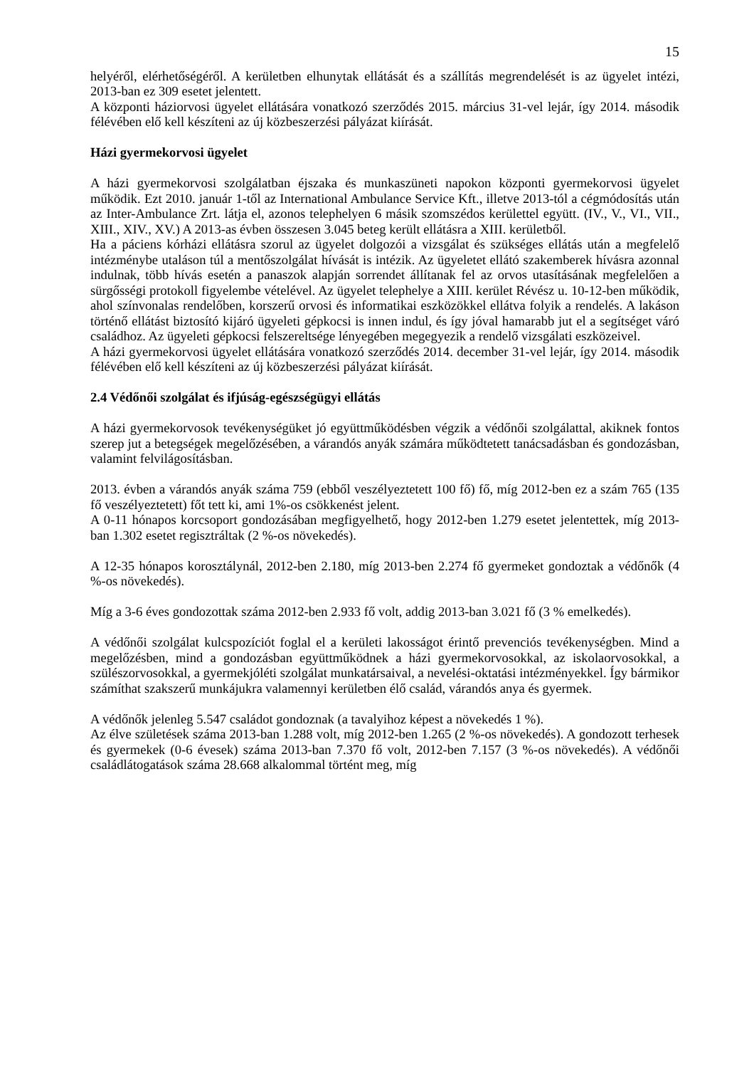15
helyéről, elérhetőségéről. A kerületben elhunytak ellátását és a szállítás megrendelését is az ügyelet intézi, 2013-ban ez 309 esetet jelentett.
A központi háziorvosi ügyelet ellátására vonatkozó szerződés 2015. március 31-vel lejár, így 2014. második félévében elő kell készíteni az új közbeszerzési pályázat kiírását.
Házi gyermekorvosi ügyelet
A házi gyermekorvosi szolgálatban éjszaka és munkaszüneti napokon központi gyermekorvosi ügyelet működik. Ezt 2010. január 1-től az International Ambulance Service Kft., illetve 2013-tól a cégmódosítás után az Inter-Ambulance Zrt. látja el, azonos telephelyen 6 másik szomszédos kerülettel együtt. (IV., V., VI., VII., XIII., XIV., XV.) A 2013-as évben összesen 3.045 beteg került ellátásra a XIII. kerületből.
Ha a páciens kórházi ellátásra szorul az ügyelet dolgozói a vizsgálat és szükséges ellátás után a megfelelő intézménybe utaláson túl a mentőszolgálat hívását is intézik. Az ügyeletet ellátó szakemberek hívásra azonnal indulnak, több hívás esetén a panaszok alapján sorrendet állítanak fel az orvos utasításának megfelelően a sürgősségi protokoll figyelembe vételével. Az ügyelet telephelye a XIII. kerület Révész u. 10-12-ben működik, ahol színvonalas rendelőben, korszerű orvosi és informatikai eszközökkel ellátva folyik a rendelés. A lakáson történő ellátást biztosító kijáró ügyeleti gépkocsi is innen indul, és így jóval hamarabb jut el a segítséget váró családhoz. Az ügyeleti gépkocsi felszereltsége lényegében megegyezik a rendelő vizsgálati eszközeivel.
A házi gyermekorvosi ügyelet ellátására vonatkozó szerződés 2014. december 31-vel lejár, így 2014. második félévében elő kell készíteni az új közbeszerzési pályázat kiírását.
2.4 Védőnői szolgálat és ifjúság-egészségügyi ellátás
A házi gyermekorvosok tevékenységüket jó együttműködésben végzik a védőnői szolgálattal, akiknek fontos szerep jut a betegségek megelőzésében, a várandós anyák számára működtetett tanácsadásban és gondozásban, valamint felvilágosításban.
2013. évben a várandós anyák száma 759 (ebből veszélyeztetett 100 fő) fő, míg 2012-ben ez a szám 765 (135 fő veszélyeztetett) főt tett ki, ami 1%-os csökkenést jelent.
A 0-11 hónapos korcsoport gondozásában megfigyelhető, hogy 2012-ben 1.279 esetet jelentettek, míg 2013-ban 1.302 esetet regisztráltak (2 %-os növekedés).
A 12-35 hónapos korosztálynál, 2012-ben 2.180, míg 2013-ben 2.274 fő gyermeket gondoztak a védőnők (4 %-os növekedés).
Míg a 3-6 éves gondozottak száma 2012-ben 2.933 fő volt, addig 2013-ban 3.021 fő (3 % emelkedés).
A védőnői szolgálat kulcspozíciót foglal el a kerületi lakosságot érintő prevenciós tevékenységben. Mind a megelőzésben, mind a gondozásban együttműködnek a házi gyermekorvosokkal, az iskolaorvosokkal, a szülészorvosokkal, a gyermekjóléti szolgálat munkatársaival, a nevelési-oktatási intézményekkel. Így bármikor számíthat szakszerű munkájukra valamennyi kerületben élő család, várandós anya és gyermek.
A védőnők jelenleg 5.547 családot gondoznak (a tavalyihoz képest a növekedés 1 %).
Az élve születések száma 2013-ban 1.288 volt, míg 2012-ben 1.265 (2 %-os növekedés). A gondozott terhesek és gyermekek (0-6 évesek) száma 2013-ban 7.370 fő volt, 2012-ben 7.157 (3 %-os növekedés). A védőnői családlátogatások száma 28.668 alkalommal történt meg, míg